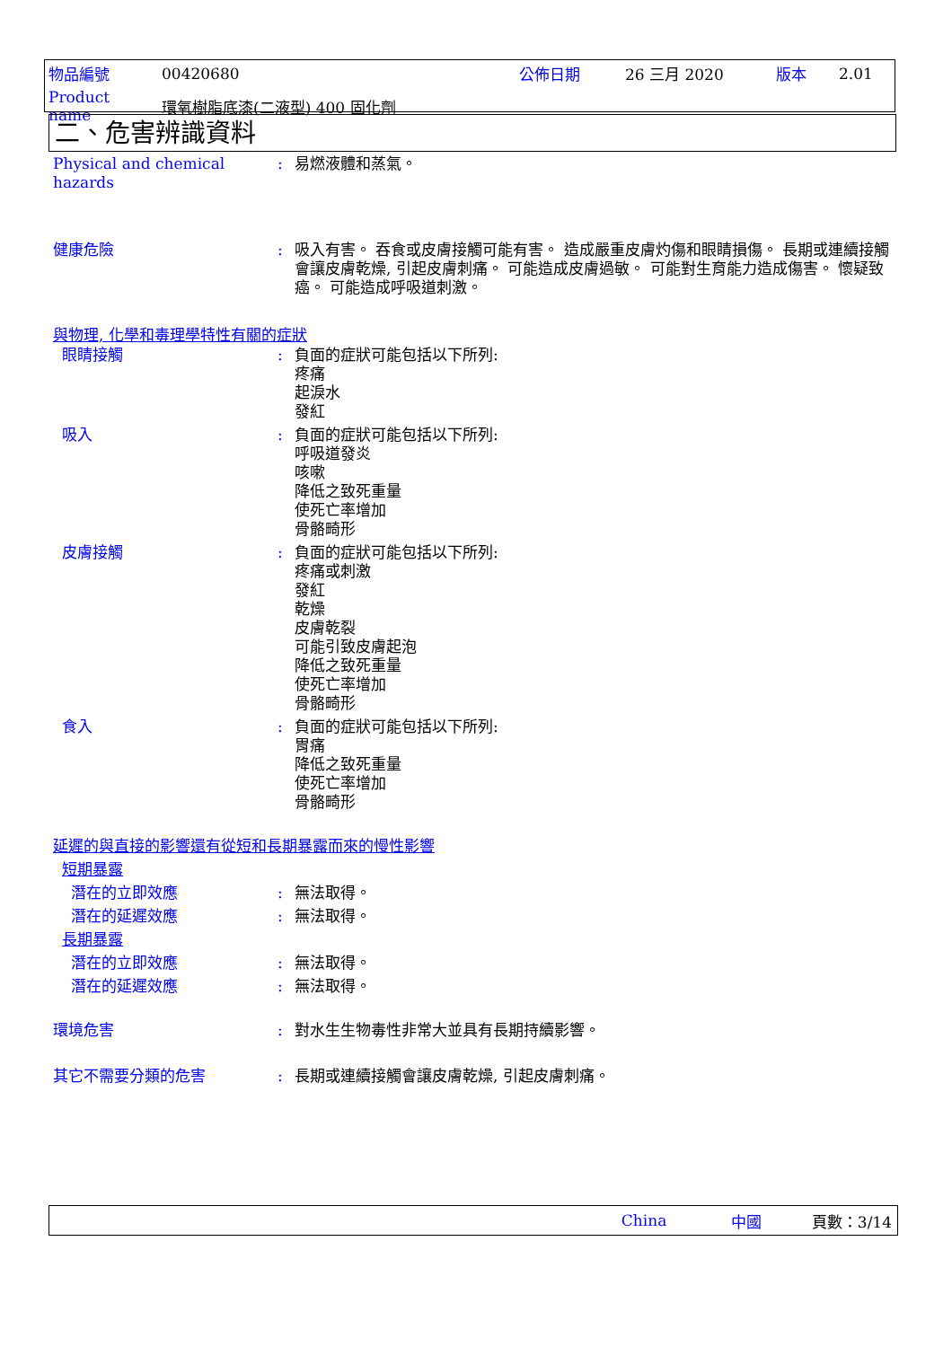| 物品編號 | 00420680 | 公佈日期 | 26 三月 2020 | 版本 | 2.01 |
| Product name | 環氧樹脂底漆(二液型) 400 固化劑 | | | | |
二、危害辨識資料
Physical and chemical hazards
: 易燃液體和蒸氣。
健康危險 : 吸入有害。 吞食或皮膚接觸可能有害。 造成嚴重皮膚灼傷和眼睛損傷。 長期或連續接觸會讓皮膚乾燥, 引起皮膚刺痛。 可能造成皮膚過敏。 可能對生育能力造成傷害。 懷疑致癌。 可能造成呼吸道刺激。
與物理, 化學和毒理學特性有關的症狀
眼睛接觸 : 負面的症狀可能包括以下所列:
疼痛
起淚水
發紅
吸入 : 負面的症狀可能包括以下所列:
呼吸道發炎
咳嗽
降低之致死重量
使死亡率增加
骨骼畸形
皮膚接觸 : 負面的症狀可能包括以下所列:
疼痛或刺激
發紅
乾燥
皮膚乾裂
可能引致皮膚起泡
降低之致死重量
使死亡率增加
骨骼畸形
食入 : 負面的症狀可能包括以下所列:
胃痛
降低之致死重量
使死亡率增加
骨骼畸形
延遲的與直接的影響還有從短和長期暴露而來的慢性影響
短期暴露
潛在的立即效應 : 無法取得。
潛在的延遲效應 : 無法取得。
長期暴露
潛在的立即效應 : 無法取得。
潛在的延遲效應 : 無法取得。
環境危害 : 對水生生物毒性非常大並具有長期持續影響。
其它不需要分類的危害 : 長期或連續接觸會讓皮膚乾燥, 引起皮膚刺痛。
China 中國 頁數：3/14